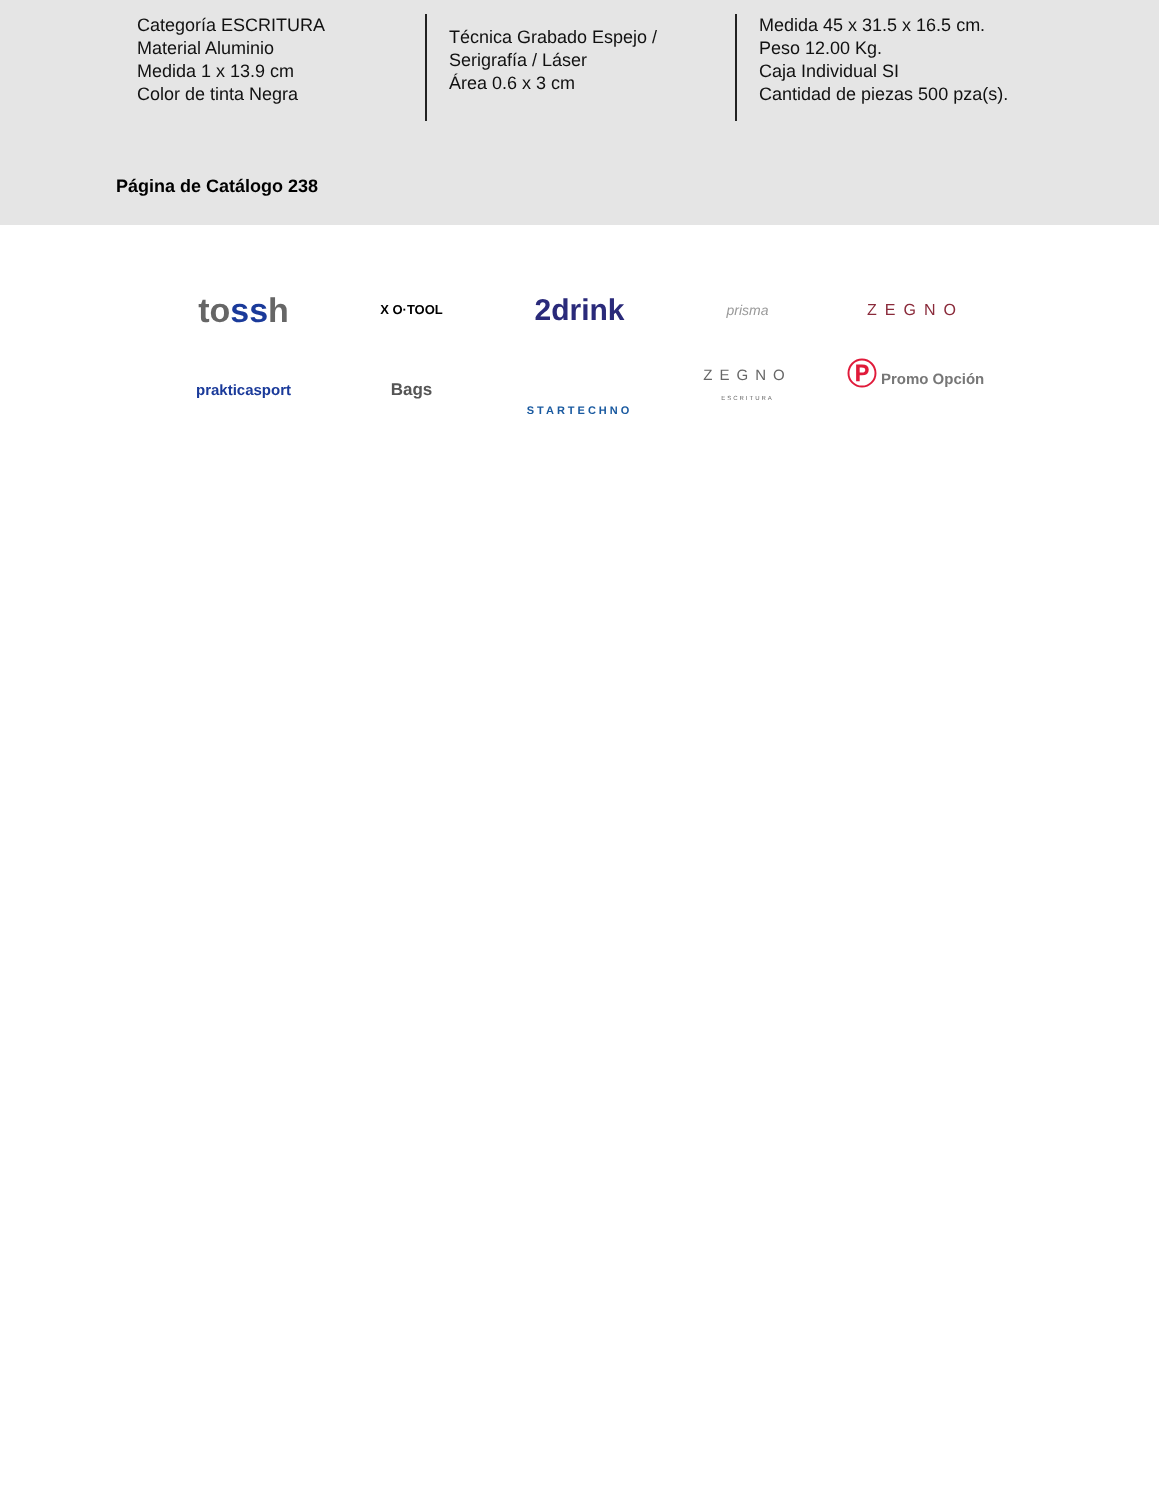Categoría ESCRITURA
Material Aluminio
Medida 1 x 13.9 cm
Color de tinta Negra
Técnica Grabado Espejo /
Serigrafía / Láser
Área 0.6 x 3 cm
Medida 45 x 31.5 x 16.5 cm.
Peso 12.00 Kg.
Caja Individual SI
Cantidad de piezas 500 pza(s).
Página de Catálogo 238
tossh
X O·TOOL
2drink
prisma
ZEGNO
prakticasport
Bags
STARTECHNO
ZEGNO
ESCRITURA
Ⓟ Promo Opción